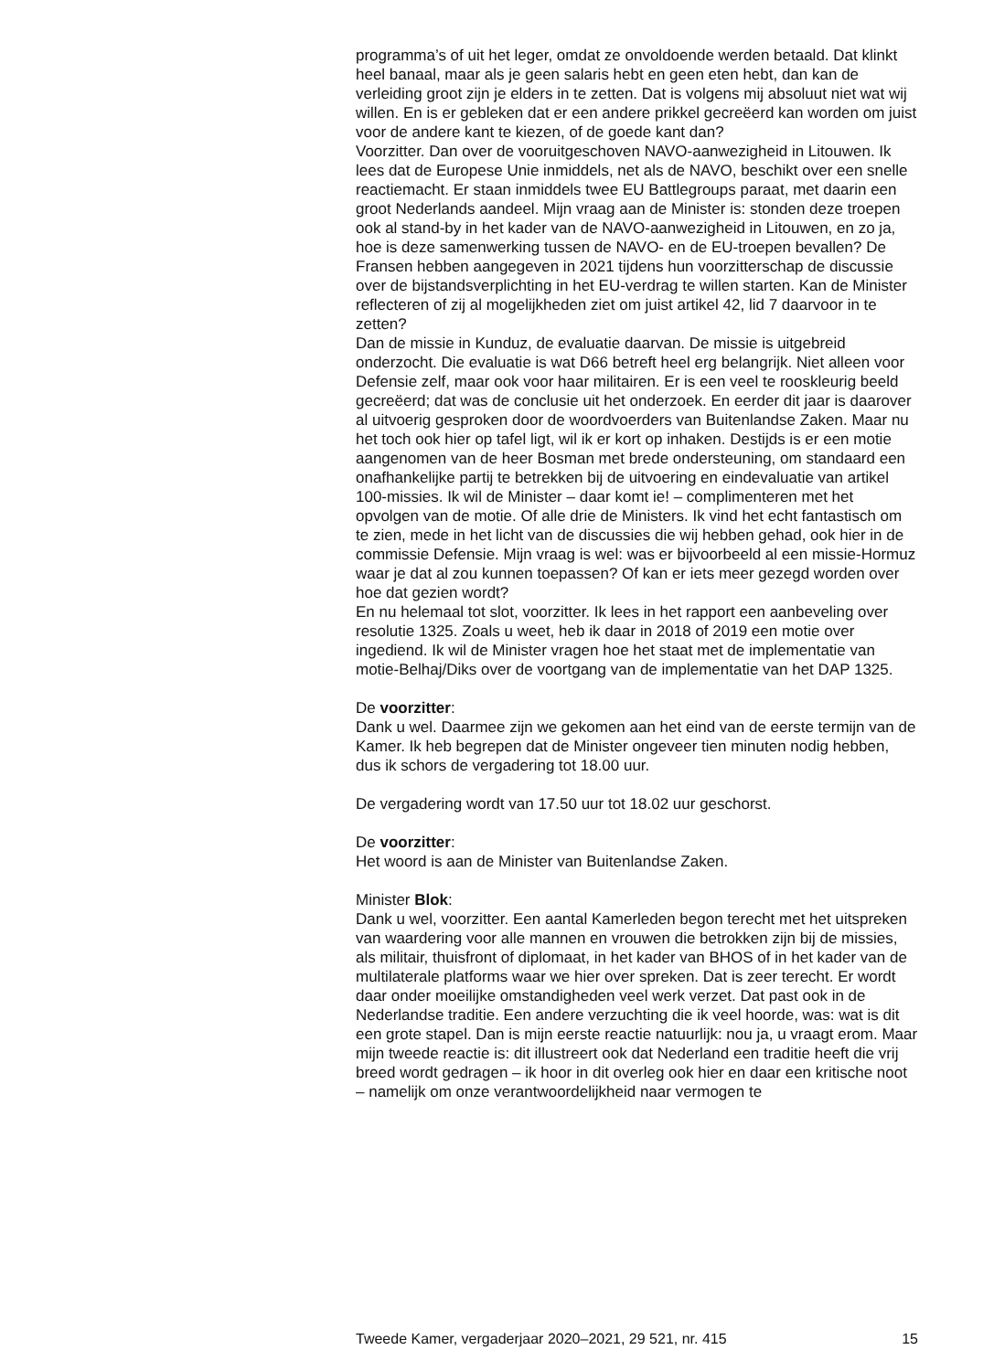programma’s of uit het leger, omdat ze onvoldoende werden betaald. Dat klinkt heel banaal, maar als je geen salaris hebt en geen eten hebt, dan kan de verleiding groot zijn je elders in te zetten. Dat is volgens mij absoluut niet wat wij willen. En is er gebleken dat er een andere prikkel gecreëerd kan worden om juist voor de andere kant te kiezen, of de goede kant dan?
Voorzitter. Dan over de vooruitgeschoven NAVO-aanwezigheid in Litouwen. Ik lees dat de Europese Unie inmiddels, net als de NAVO, beschikt over een snelle reactiemacht. Er staan inmiddels twee EU Battlegroups paraat, met daarin een groot Nederlands aandeel. Mijn vraag aan de Minister is: stonden deze troepen ook al stand-by in het kader van de NAVO-aanwezigheid in Litouwen, en zo ja, hoe is deze samenwerking tussen de NAVO- en de EU-troepen bevallen? De Fransen hebben aangegeven in 2021 tijdens hun voorzitterschap de discussie over de bijstandsverplichting in het EU-verdrag te willen starten. Kan de Minister reflecteren of zij al mogelijkheden ziet om juist artikel 42, lid 7 daarvoor in te zetten?
Dan de missie in Kunduz, de evaluatie daarvan. De missie is uitgebreid onderzocht. Die evaluatie is wat D66 betreft heel erg belangrijk. Niet alleen voor Defensie zelf, maar ook voor haar militairen. Er is een veel te rooskleurig beeld gecreëerd; dat was de conclusie uit het onderzoek. En eerder dit jaar is daarover al uitvoerig gesproken door de woordvoerders van Buitenlandse Zaken. Maar nu het toch ook hier op tafel ligt, wil ik er kort op inhaken. Destijds is er een motie aangenomen van de heer Bosman met brede ondersteuning, om standaard een onafhankelijke partij te betrekken bij de uitvoering en eindevaluatie van artikel 100-missies. Ik wil de Minister – daar komt ie! – complimenteren met het opvolgen van de motie. Of alle drie de Ministers. Ik vind het echt fantastisch om te zien, mede in het licht van de discussies die wij hebben gehad, ook hier in de commissie Defensie. Mijn vraag is wel: was er bijvoorbeeld al een missie-Hormuz waar je dat al zou kunnen toepassen? Of kan er iets meer gezegd worden over hoe dat gezien wordt?
En nu helemaal tot slot, voorzitter. Ik lees in het rapport een aanbeveling over resolutie 1325. Zoals u weet, heb ik daar in 2018 of 2019 een motie over ingediend. Ik wil de Minister vragen hoe het staat met de implementatie van motie-Belhaj/Diks over de voortgang van de implementatie van het DAP 1325.
De voorzitter:
Dank u wel. Daarmee zijn we gekomen aan het eind van de eerste termijn van de Kamer. Ik heb begrepen dat de Minister ongeveer tien minuten nodig hebben, dus ik schors de vergadering tot 18.00 uur.
De vergadering wordt van 17.50 uur tot 18.02 uur geschorst.
De voorzitter:
Het woord is aan de Minister van Buitenlandse Zaken.
Minister Blok:
Dank u wel, voorzitter. Een aantal Kamerleden begon terecht met het uitspreken van waardering voor alle mannen en vrouwen die betrokken zijn bij de missies, als militair, thuisfront of diplomaat, in het kader van BHOS of in het kader van de multilaterale platforms waar we hier over spreken. Dat is zeer terecht. Er wordt daar onder moeilijke omstandigheden veel werk verzet. Dat past ook in de Nederlandse traditie. Een andere verzuchting die ik veel hoorde, was: wat is dit een grote stapel. Dan is mijn eerste reactie natuurlijk: nou ja, u vraagt erom. Maar mijn tweede reactie is: dit illustreert ook dat Nederland een traditie heeft die vrij breed wordt gedragen – ik hoor in dit overleg ook hier en daar een kritische noot – namelijk om onze verantwoordelijkheid naar vermogen te
Tweede Kamer, vergaderjaar 2020–2021, 29 521, nr. 415 15